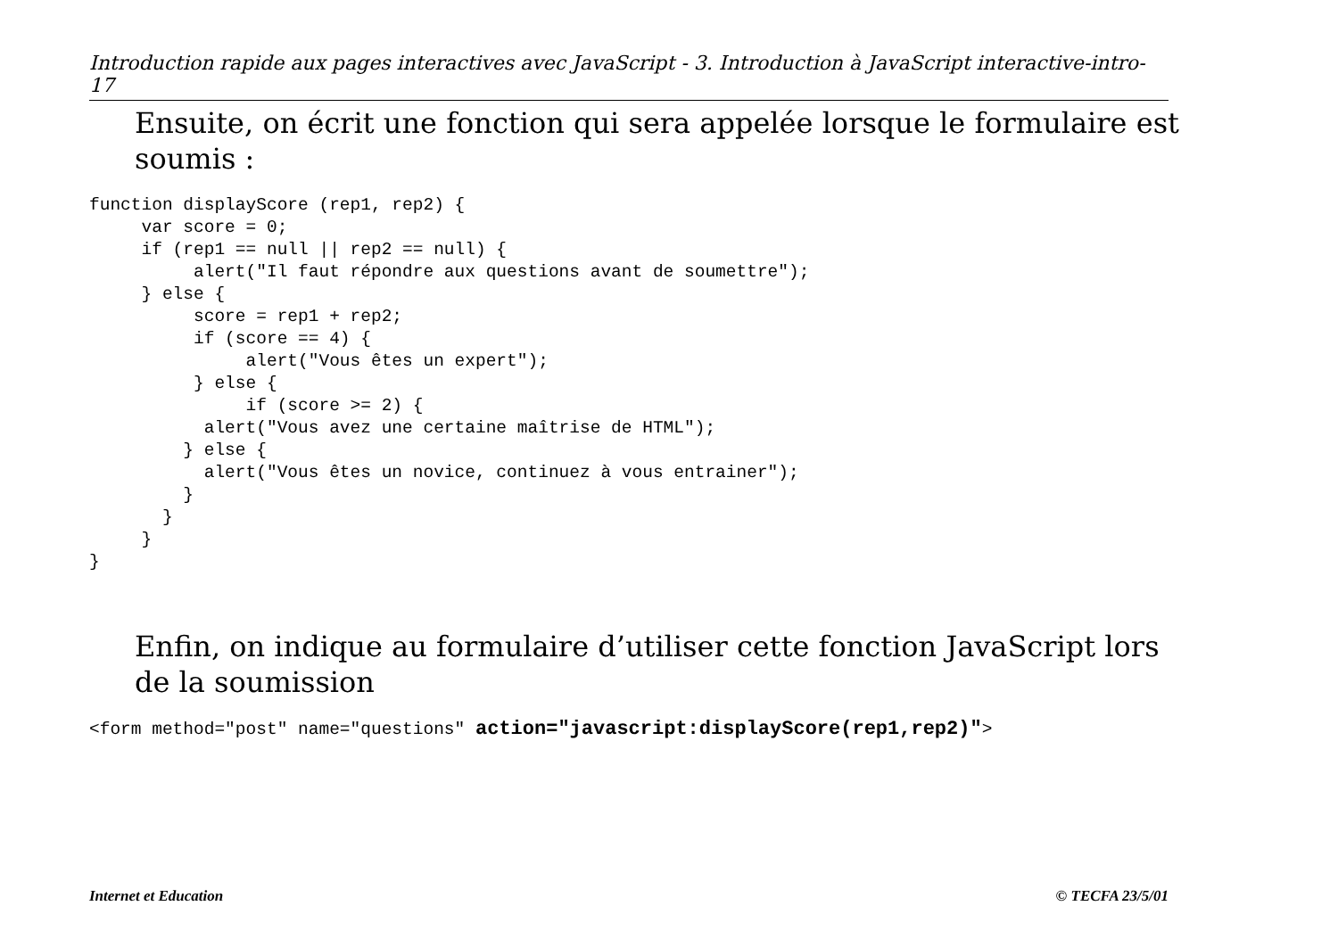Introduction rapide aux pages interactives avec JavaScript - 3. Introduction à JavaScript interactive-intro-17
Ensuite, on écrit une fonction qui sera appelée lorsque le formulaire est soumis :
function displayScore (rep1, rep2) {
     var score = 0;
     if (rep1 == null || rep2 == null) {
          alert("Il faut répondre aux questions avant de soumettre");
     } else {
          score = rep1 + rep2;
          if (score == 4) {
               alert("Vous êtes un expert");
          } else {
               if (score >= 2) {
           alert("Vous avez une certaine maîtrise de HTML");
         } else {
           alert("Vous êtes un novice, continuez à vous entrainer");
         }
       }
     }
}
Enfin, on indique au formulaire d’utiliser cette fonction JavaScript lors de la soumission
<form method="post" name="questions" action="javascript:displayScore(rep1,rep2)">
Internet et Education © TECFA 23/5/01